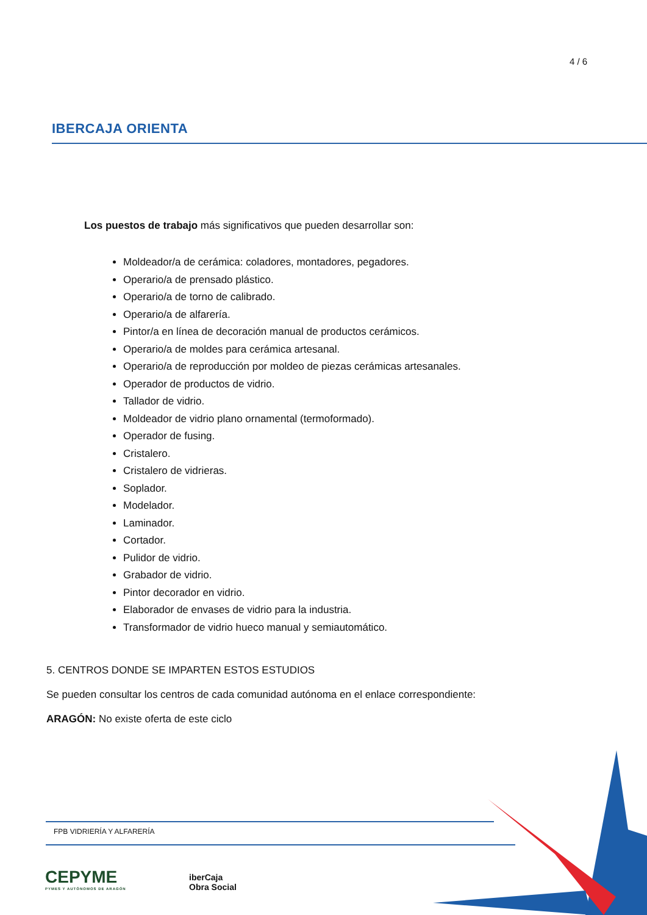4 / 6
IBERCAJA ORIENTA
Los puestos de trabajo más significativos que pueden desarrollar son:
Moldeador/a de cerámica: coladores, montadores, pegadores.
Operario/a de prensado plástico.
Operario/a de torno de calibrado.
Operario/a de alfarería.
Pintor/a en línea de decoración manual de productos cerámicos.
Operario/a de moldes para cerámica artesanal.
Operario/a de reproducción por moldeo de piezas cerámicas artesanales.
Operador de productos de vidrio.
Tallador de vidrio.
Moldeador de vidrio plano ornamental (termoformado).
Operador de fusing.
Cristalero.
Cristalero de vidrieras.
Soplador.
Modelador.
Laminador.
Cortador.
Pulidor de vidrio.
Grabador de vidrio.
Pintor decorador en vidrio.
Elaborador de envases de vidrio para la industria.
Transformador de vidrio hueco manual y semiautomático.
5. CENTROS DONDE SE IMPARTEN ESTOS ESTUDIOS
Se pueden consultar los centros de cada comunidad autónoma en el enlace correspondiente:
ARAGÓN: No existe oferta de este ciclo
FPB VIDRIERÍA Y ALFARERÍA
CEPYME
PYMES Y AUTÓNOMOS DE ARAGÓN
iberCaja
Obra Social